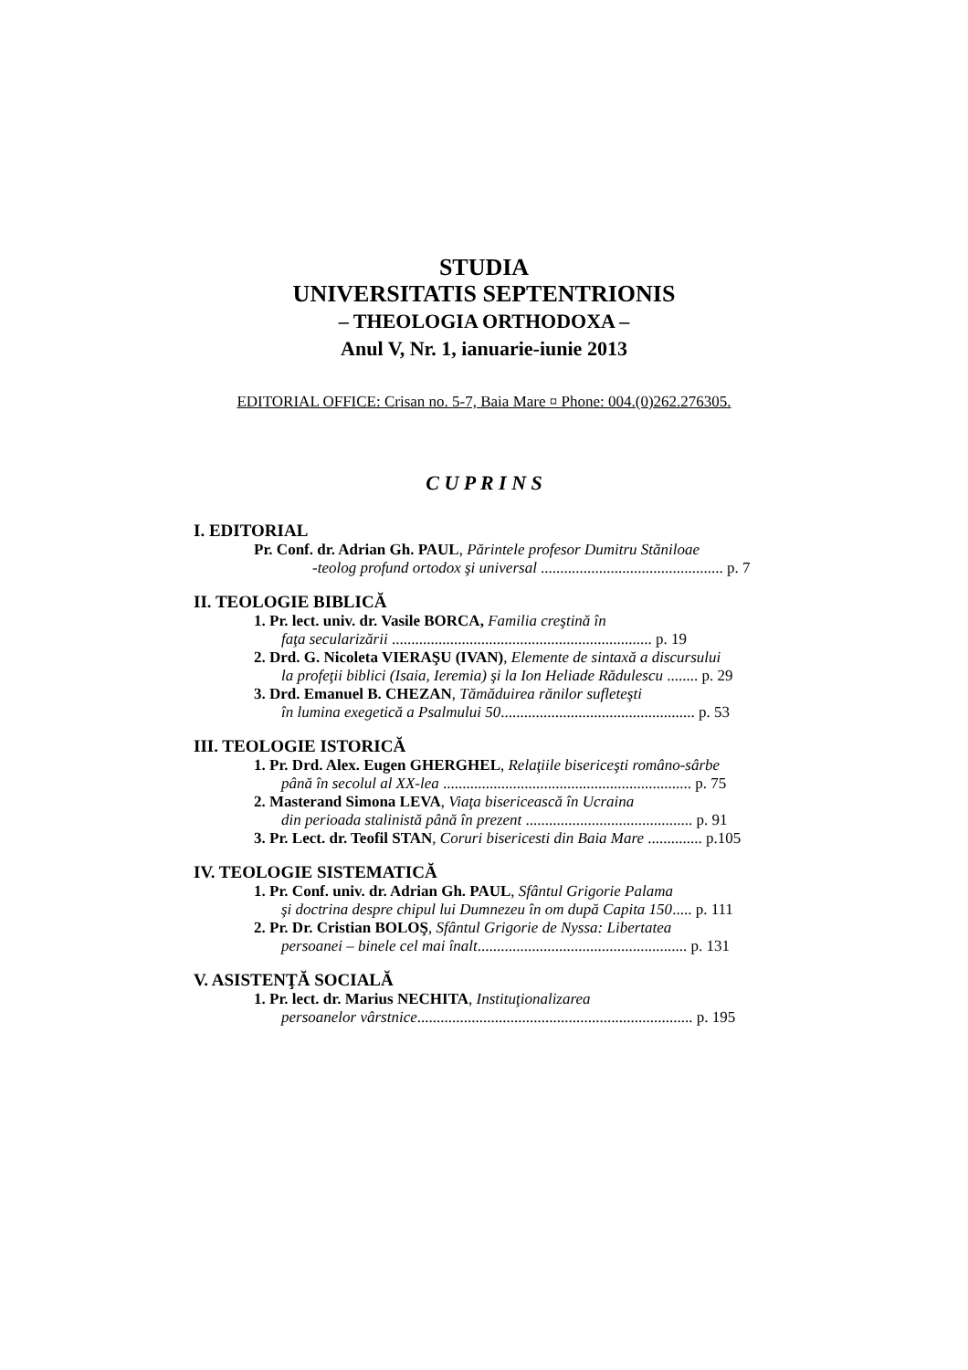STUDIA
UNIVERSITATIS SEPTENTRIONIS
– THEOLOGIA ORTHODOXA –
Anul V, Nr. 1, ianuarie-iunie 2013
EDITORIAL OFFICE: Crisan no. 5-7, Baia Mare ¤ Phone: 004.(0)262.276305.
C U P R I N S
I. EDITORIAL
Pr. Conf. dr. Adrian Gh. PAUL, Părintele profesor Dumitru Stăniloae
-teolog profund ortodox şi universal ............................................... p. 7
II. TEOLOGIE BIBLICĂ
1. Pr. lect. univ. dr. Vasile BORCA, Familia creştină în
faţa secularizării ................................................................... p. 19
2. Drd. G. Nicoleta VIERAŞU (IVAN), Elemente de sintaxă a discursului
la profeţii biblici (Isaia, Ieremia) şi la Ion Heliade Rădulescu ........ p. 29
3. Drd. Emanuel B. CHEZAN, Tămăduirea rănilor sufleteşti
în lumina exegetică a Psalmului 50.................................................. p. 53
III. TEOLOGIE ISTORICĂ
1. Pr. Drd. Alex. Eugen GHERGHEL, Relaţiile bisericeşti româno-sârbe
până în secolul al XX-lea ................................................................ p. 75
2. Masterand Simona LEVA, Viaţa bisericească în Ucraina
din perioada stalinistă până în prezent ........................................... p. 91
3. Pr. Lect. dr. Teofil STAN, Coruri bisericesti din Baia Mare .............. p.105
IV. TEOLOGIE SISTEMATICĂ
1. Pr. Conf. univ. dr. Adrian Gh. PAUL, Sfântul Grigorie Palama
şi doctrina despre chipul lui Dumnezeu în om după Capita 150..... p. 111
2. Pr. Dr. Cristian BOLOŞ, Sfântul Grigorie de Nyssa: Libertatea
persoanei – binele cel mai înalt...................................................... p. 131
V. ASISTENŢĂ SOCIALĂ
1. Pr. lect. dr. Marius NECHITA, Instituţionalizarea
persoanelor vârstnice....................................................................... p. 195